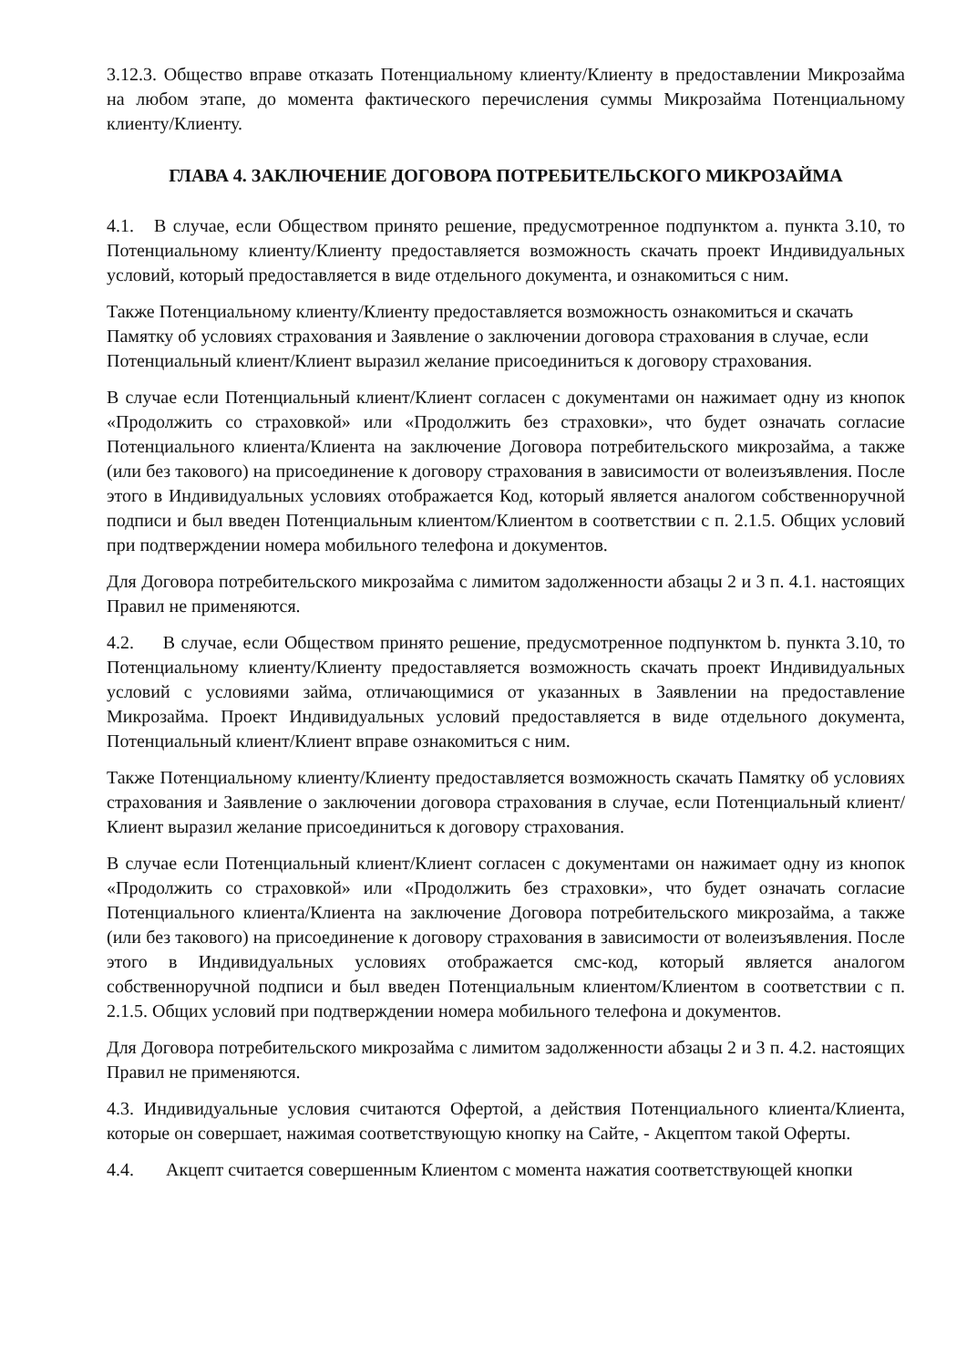3.12.3. Общество вправе отказать Потенциальному клиенту/Клиенту в предоставлении Микрозайма на любом этапе, до момента фактического перечисления суммы Микрозайма Потенциальному клиенту/Клиенту.
ГЛАВА 4. ЗАКЛЮЧЕНИЕ ДОГОВОРА ПОТРЕБИТЕЛЬСКОГО МИКРОЗАЙМА
4.1. В случае, если Обществом принято решение, предусмотренное подпунктом a. пункта 3.10, то Потенциальному клиенту/Клиенту предоставляется возможность скачать проект Индивидуальных условий, который предоставляется в виде отдельного документа, и ознакомиться с ним.
Также Потенциальному клиенту/Клиенту предоставляется возможность ознакомиться и скачать Памятку об условиях страхования и Заявление о заключении договора страхования в случае, если Потенциальный клиент/Клиент выразил желание присоединиться к договору страхования.
В случае если Потенциальный клиент/Клиент согласен с документами он нажимает одну из кнопок «Продолжить со страховкой» или «Продолжить без страховки», что будет означать согласие Потенциального клиента/Клиента на заключение Договора потребительского микрозайма, а также (или без такового) на присоединение к договору страхования в зависимости от волеизъявления. После этого в Индивидуальных условиях отображается Код, который является аналогом собственноручной подписи и был введен Потенциальным клиентом/Клиентом в соответствии с п. 2.1.5. Общих условий при подтверждении номера мобильного телефона и документов.
Для Договора потребительского микрозайма с лимитом задолженности абзацы 2 и 3 п. 4.1. настоящих Правил не применяются.
4.2. В случае, если Обществом принято решение, предусмотренное подпунктом b. пункта 3.10, то Потенциальному клиенту/Клиенту предоставляется возможность скачать проект Индивидуальных условий с условиями займа, отличающимися от указанных в Заявлении на предоставление Микрозайма. Проект Индивидуальных условий предоставляется в виде отдельного документа, Потенциальный клиент/Клиент вправе ознакомиться с ним.
Также Потенциальному клиенту/Клиенту предоставляется возможность скачать Памятку об условиях страхования и Заявление о заключении договора страхования в случае, если Потенциальный клиент/Клиент выразил желание присоединиться к договору страхования.
В случае если Потенциальный клиент/Клиент согласен с документами он нажимает одну из кнопок «Продолжить со страховкой» или «Продолжить без страховки», что будет означать согласие Потенциального клиента/Клиента на заключение Договора потребительского микрозайма, а также (или без такового) на присоединение к договору страхования в зависимости от волеизъявления. После этого в Индивидуальных условиях отображается смс-код, который является аналогом собственноручной подписи и был введен Потенциальным клиентом/Клиентом в соответствии с п. 2.1.5. Общих условий при подтверждении номера мобильного телефона и документов.
Для Договора потребительского микрозайма с лимитом задолженности абзацы 2 и 3 п. 4.2. настоящих Правил не применяются.
4.3. Индивидуальные условия считаются Офертой, а действия Потенциального клиента/Клиента, которые он совершает, нажимая соответствующую кнопку на Сайте, - Акцептом такой Оферты.
4.4. Акцепт считается совершенным Клиентом с момента нажатия соответствующей кнопки